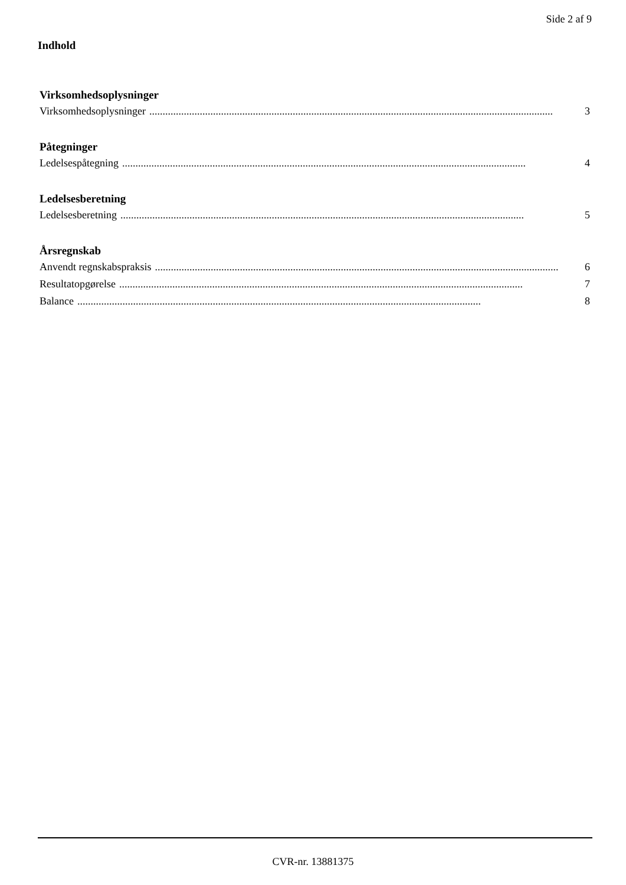Side 2 af 9
Indhold
Virksomhedsoplysninger
Virksomhedsoplysninger........................................................................................................................................................ 3
Påtegninger
Ledelsespåtegning........................................................................................................................................................ 4
Ledelsesberetning
Ledelsesberetning........................................................................................................................................................ 5
Årsregnskab
Anvendt regnskabspraksis........................................................................................................................................................ 6
Resultatopgørelse........................................................................................................................................................ 7
Balance........................................................................................................................................................ 8
CVR-nr. 13881375